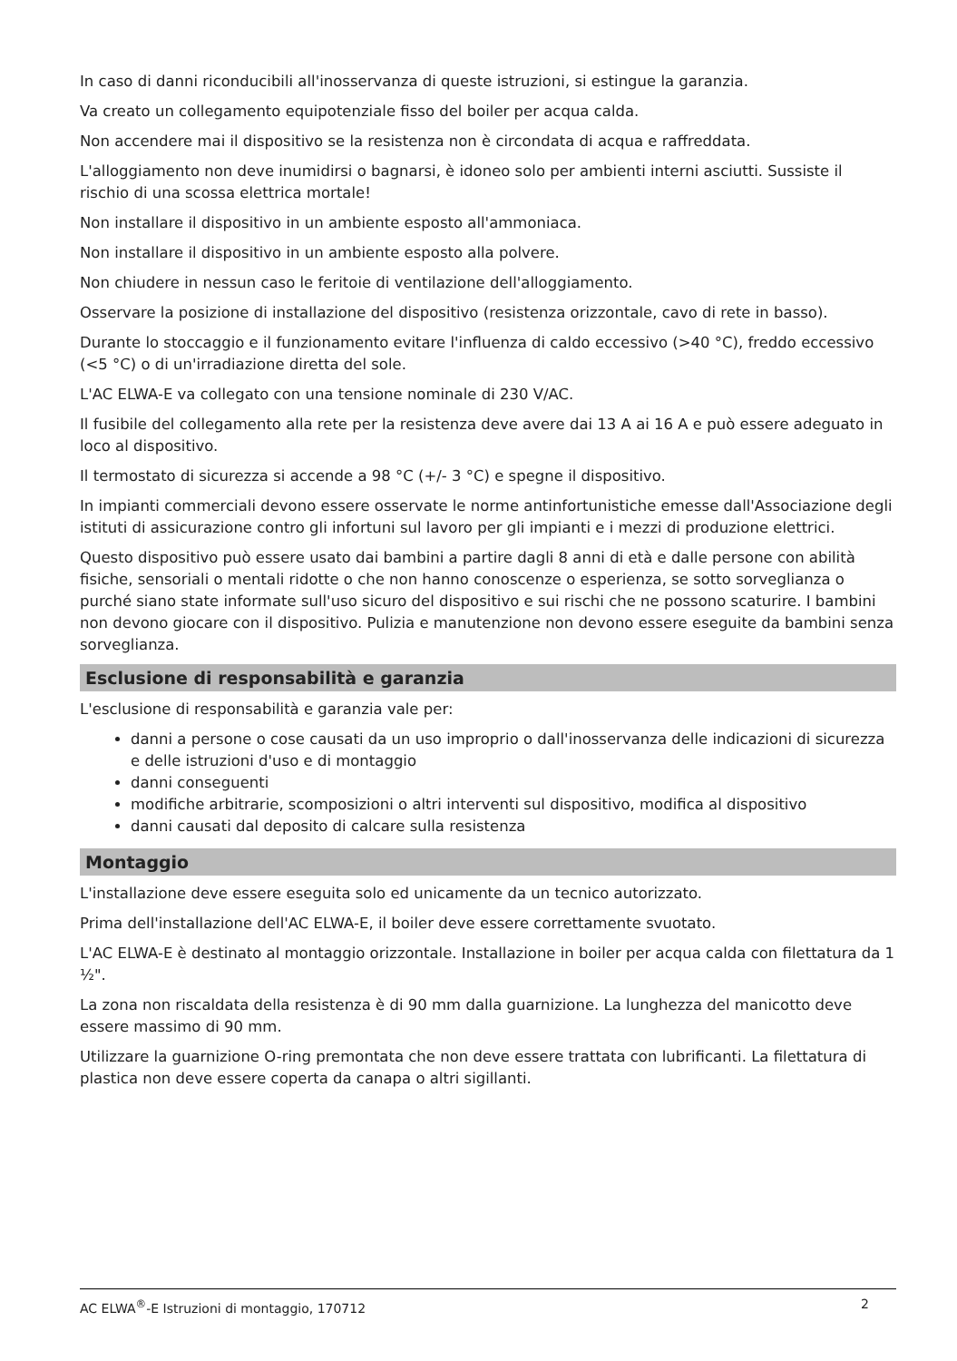In caso di danni riconducibili all'inosservanza di queste istruzioni, si estingue la garanzia.
Va creato un collegamento equipotenziale fisso del boiler per acqua calda.
Non accendere mai il dispositivo se la resistenza non è circondata di acqua e raffreddata.
L'alloggiamento non deve inumidirsi o bagnarsi, è idoneo solo per ambienti interni asciutti. Sussiste il rischio di una scossa elettrica mortale!
Non installare il dispositivo in un ambiente esposto all'ammoniaca.
Non installare il dispositivo in un ambiente esposto alla polvere.
Non chiudere in nessun caso le feritoie di ventilazione dell'alloggiamento.
Osservare la posizione di installazione del dispositivo (resistenza orizzontale, cavo di rete in basso).
Durante lo stoccaggio e il funzionamento evitare l'influenza di caldo eccessivo (>40 °C), freddo eccessivo (<5 °C) o di un'irradiazione diretta del sole.
L'AC ELWA-E va collegato con una tensione nominale di 230 V/AC.
Il fusibile del collegamento alla rete per la resistenza deve avere dai 13 A ai 16 A e può essere adeguato in loco al dispositivo.
Il termostato di sicurezza si accende a 98 °C (+/- 3 °C) e spegne il dispositivo.
In impianti commerciali devono essere osservate le norme antinfortunistiche emesse dall'Associazione degli istituti di assicurazione contro gli infortuni sul lavoro per gli impianti e i mezzi di produzione elettrici.
Questo dispositivo può essere usato dai bambini a partire dagli 8 anni di età e dalle persone con abilità fisiche, sensoriali o mentali ridotte o che non hanno conoscenze o esperienza, se sotto sorveglianza o purché siano state informate sull'uso sicuro del dispositivo e sui rischi che ne possono scaturire. I bambini non devono giocare con il dispositivo. Pulizia e manutenzione non devono essere eseguite da bambini senza sorveglianza.
Esclusione di responsabilità e garanzia
L'esclusione di responsabilità e garanzia vale per:
danni a persone o cose causati da un uso improprio o dall'inosservanza delle indicazioni di sicurezza e delle istruzioni d'uso e di montaggio
danni conseguenti
modifiche arbitrarie, scomposizioni o altri interventi sul dispositivo, modifica al dispositivo
danni causati dal deposito di calcare sulla resistenza
Montaggio
L'installazione deve essere eseguita solo ed unicamente da un tecnico autorizzato.
Prima dell'installazione dell'AC ELWA-E, il boiler deve essere correttamente svuotato.
L'AC ELWA-E è destinato al montaggio orizzontale. Installazione in boiler per acqua calda con filettatura da 1 ½".
La zona non riscaldata della resistenza è di 90 mm dalla guarnizione. La lunghezza del manicotto deve essere massimo di 90 mm.
Utilizzare la guarnizione O-ring premontata che non deve essere trattata con lubrificanti. La filettatura di plastica non deve essere coperta da canapa o altri sigillanti.
AC ELWA<sup>®</sup>-E Istruzioni di montaggio, 170712 2